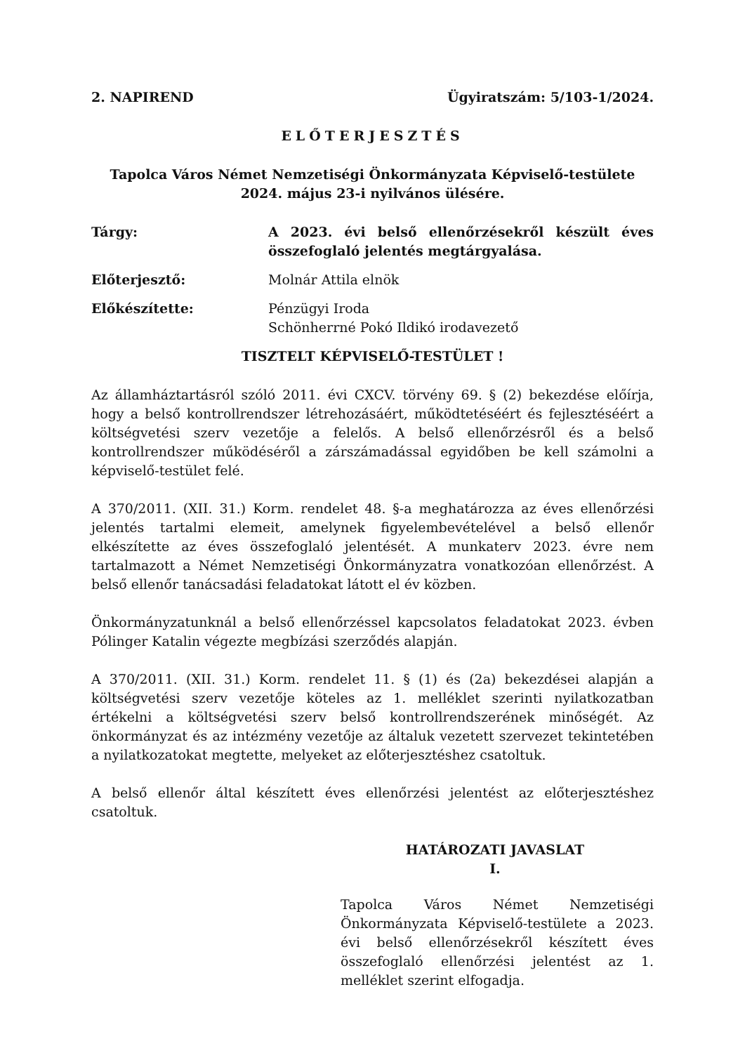2. NAPIREND Ügyiratszám: 5/103-1/2024.
ELŐTERJESZTÉS
Tapolca Város Német Nemzetiségi Önkormányzata Képviselő-testülete
2024. május 23-i nyilvános ülésére.
Tárgy: A 2023. évi belső ellenőrzésekről készült éves összefoglaló jelentés megtárgyalása.
Előterjesztő: Molnár Attila elnök
Előkészítette: Pénzügyi Iroda
Schönherrné Pokó Ildikó irodavezető
TISZTELT KÉPVISELŐ-TESTÜLET !
Az államháztartásról szóló 2011. évi CXCV. törvény 69. § (2) bekezdése előírja, hogy a belső kontrollrendszer létrehozásáért, működtetéséért és fejlesztéséért a költségvetési szerv vezetője a felelős. A belső ellenőrzésről és a belső kontrollrendszer működéséről a zárszámadással egyidőben be kell számolni a képviselő-testület felé.
A 370/2011. (XII. 31.) Korm. rendelet 48. §-a meghatározza az éves ellenőrzési jelentés tartalmi elemeit, amelynek figyelembevételével a belső ellenőr elkészítette az éves összefoglaló jelentését. A munkaterv 2023. évre nem tartalmazott a Német Nemzetiségi Önkormányzatra vonatkozóan ellenőrzést. A belső ellenőr tanácsadási feladatokat látott el év közben.
Önkormányzatunknál a belső ellenőrzéssel kapcsolatos feladatokat 2023. évben Pólinger Katalin végezte megbízási szerződés alapján.
A 370/2011. (XII. 31.) Korm. rendelet 11. § (1) és (2a) bekezdései alapján a költségvetési szerv vezetője köteles az 1. melléklet szerinti nyilatkozatban értékelni a költségvetési szerv belső kontrollrendszerének minőségét. Az önkormányzat és az intézmény vezetője az általuk vezetett szervezet tekintetében a nyilatkozatokat megtette, melyeket az előterjesztéshez csatoltuk.
A belső ellenőr által készített éves ellenőrzési jelentést az előterjesztéshez csatoltuk.
HATÁROZATI JAVASLAT
I.
Tapolca Város Német Nemzetiségi Önkormányzata Képviselő-testülete a 2023. évi belső ellenőrzésekről készített éves összefoglaló ellenőrzési jelentést az 1. melléklet szerint elfogadja.